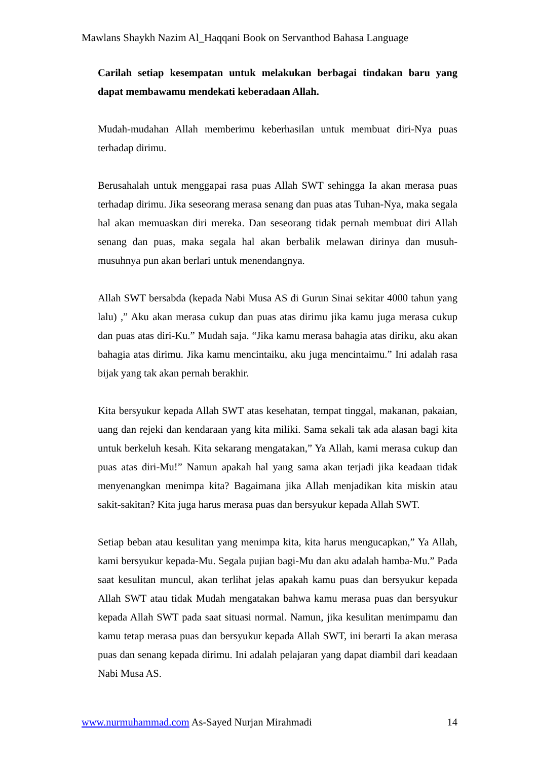Mawlans Shaykh Nazim Al_Haqqani Book on Servanthod Bahasa Language
Carilah setiap kesempatan untuk melakukan berbagai tindakan baru yang dapat membawamu mendekati keberadaan Allah.
Mudah-mudahan Allah memberimu keberhasilan untuk membuat diri-Nya puas terhadap dirimu.
Berusahalah untuk menggapai rasa puas Allah SWT sehingga Ia akan merasa puas terhadap dirimu. Jika seseorang merasa senang dan puas atas Tuhan-Nya, maka segala hal akan memuaskan diri mereka. Dan seseorang tidak pernah membuat diri Allah senang dan puas, maka segala hal akan berbalik melawan dirinya dan musuh-musuhnya pun akan berlari untuk menendangnya.
Allah SWT bersabda (kepada Nabi Musa AS di Gurun Sinai sekitar 4000 tahun yang lalu) ,” Aku akan merasa cukup dan puas atas dirimu jika kamu juga merasa cukup dan puas atas diri-Ku.” Mudah saja. “Jika kamu merasa bahagia atas diriku, aku akan bahagia atas dirimu. Jika kamu mencintaiku, aku juga mencintaimu.” Ini adalah rasa bijak yang tak akan pernah berakhir.
Kita bersyukur kepada Allah SWT atas kesehatan, tempat tinggal, makanan, pakaian, uang dan rejeki dan kendaraan yang kita miliki. Sama sekali tak ada alasan bagi kita untuk berkeluh kesah. Kita sekarang mengatakan,” Ya Allah, kami merasa cukup dan puas atas diri-Mu!” Namun apakah hal yang sama akan terjadi jika keadaan tidak menyenangkan menimpa kita? Bagaimana jika Allah menjadikan kita miskin atau sakit-sakitan? Kita juga harus merasa puas dan bersyukur kepada Allah SWT.
Setiap beban atau kesulitan yang menimpa kita, kita harus mengucapkan,” Ya Allah, kami bersyukur kepada-Mu. Segala pujian bagi-Mu dan aku adalah hamba-Mu.” Pada saat kesulitan muncul, akan terlihat jelas apakah kamu puas dan bersyukur kepada Allah SWT atau tidak Mudah mengatakan bahwa kamu merasa puas dan bersyukur kepada Allah SWT pada saat situasi normal. Namun, jika kesulitan menimpamu dan kamu tetap merasa puas dan bersyukur kepada Allah SWT, ini berarti Ia akan merasa puas dan senang kepada dirimu. Ini adalah pelajaran yang dapat diambil dari keadaan Nabi Musa AS.
www.nurmuhammad.com As-Sayed Nurjan Mirahmadi 14